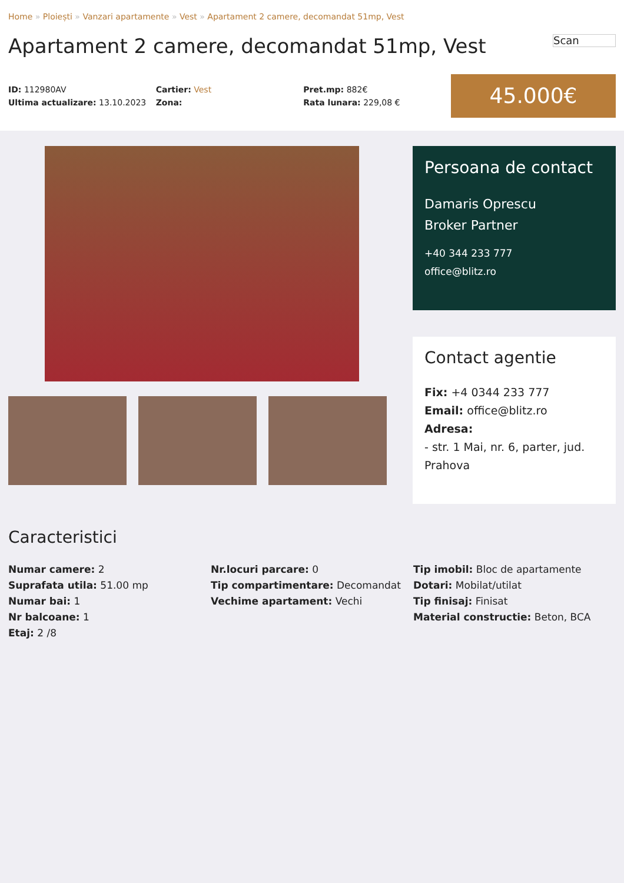Home » Ploiești » Vanzari apartamente » Vest » Apartament 2 camere, decomandat 51mp, Vest
Apartament 2 camere, decomandat 51mp, Vest
Scan
ID: 112980AV
Ultima actualizare: 13.10.2023
Cartier: Vest
Zona:
Pret.mp: 882€
Rata lunara: 229,08 €
45.000€
Persoana de contact
Damaris Oprescu
Broker Partner
+40 344 233 777
office@blitz.ro
Contact agentie
Fix: +4 0344 233 777
Email: office@blitz.ro
Adresa:
- str. 1 Mai, nr. 6, parter, jud. Prahova
Caracteristici
Numar camere: 2
Suprafata utila: 51.00 mp
Numar bai: 1
Nr balcoane: 1
Etaj: 2 /8
Nr.locuri parcare: 0
Tip compartimentare: Decomandat
Vechime apartament: Vechi
Tip imobil: Bloc de apartamente
Dotari: Mobilat/utilat
Tip finisaj: Finisat
Material constructie: Beton, BCA